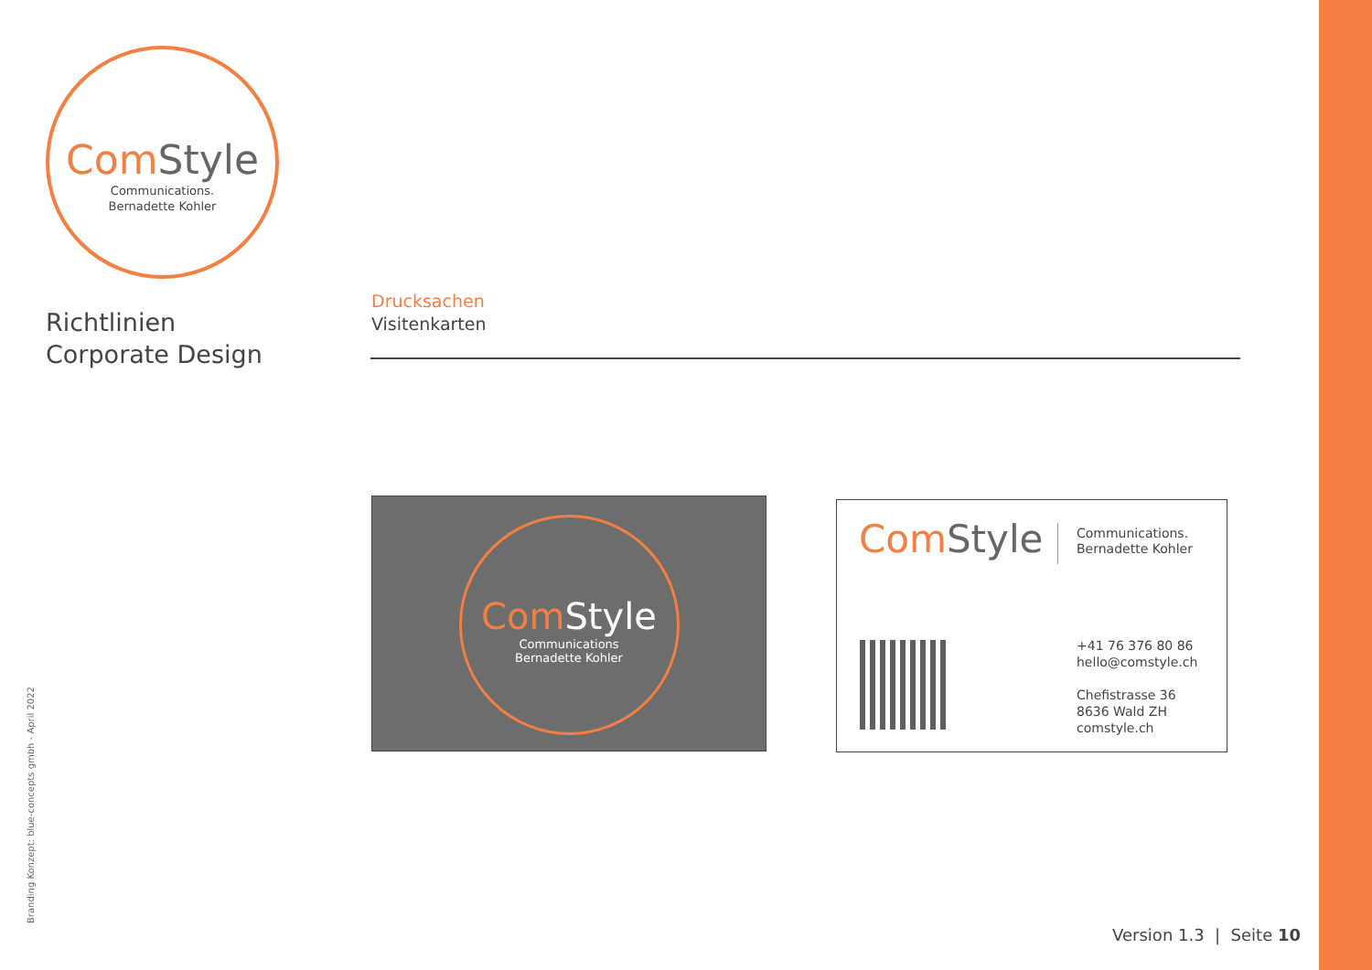Com Style
Communications.
Bernadette Kohler
Richtlinien
Corporate Design
Drucksachen
Visitenkarten
Com Style
Communications
Bernadette Kohler
Com Style
Communications.
Bernadette Kohler
+41 76 376 80 86
hello@comstyle.ch
Chefistrasse 36
8636 Wald ZH
comstyle.ch
Branding Konzept: blue-concepts gmbh - April 2022 Version 1.3 | Seite 10